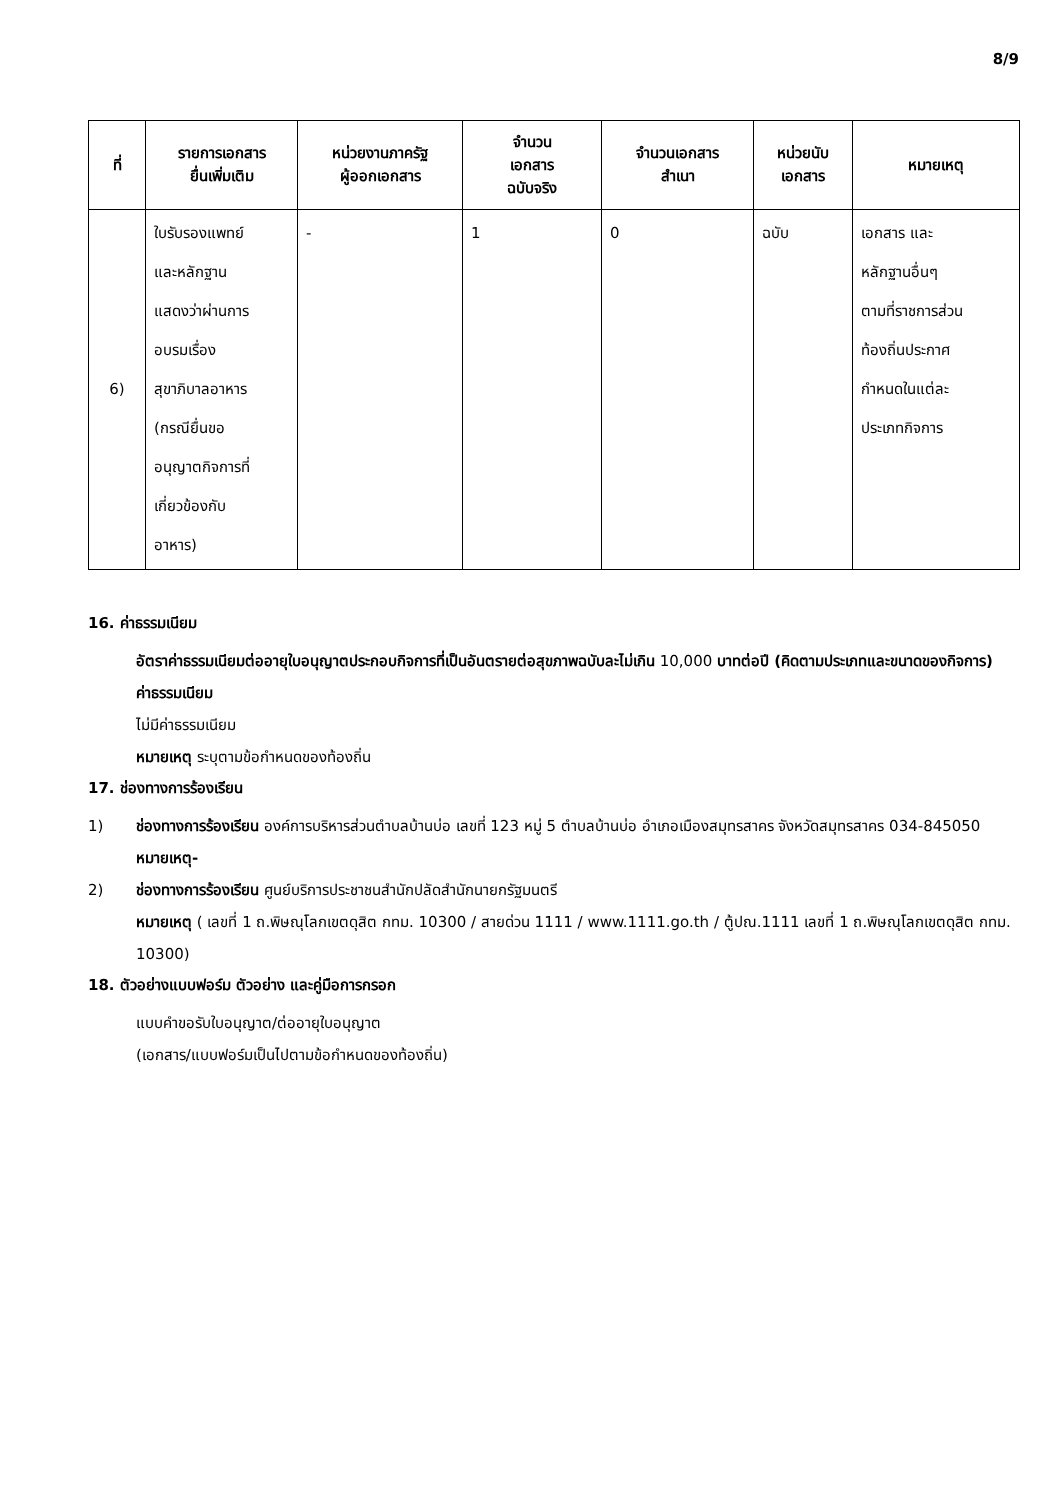8/9
| ที่ | รายการเอกสาร ยื่นเพิ่มเติม | หน่วยงานภาครัฐ ผู้ออกเอกสาร | จำนวน เอกสาร ฉบับจริง | จำนวนเอกสาร สำเนา | หน่วยนับ เอกสาร | หมายเหตุ |
| --- | --- | --- | --- | --- | --- | --- |
| 6) | ใบรับรองแพทย์ และหลักฐาน แสดงว่าผ่านการ อบรมเรื่อง สุขาภิบาลอาหาร (กรณียื่นขอ อนุญาตกิจการที่ เกี่ยวข้องกับ อาหาร) | - | 1 | 0 | ฉบับ | เอกสาร และ หลักฐานอื่นๆ ตามที่ราชการส่วน ท้องถิ่นประกาศ กำหนดในแต่ละ ประเภทกิจการ |
16. ค่าธรรมเนียม
อัตราค่าธรรมเนียมต่ออายุใบอนุญาตประกอบกิจการที่เป็นอันตรายต่อสุขภาพฉบับละไม่เกิน 10,000 บาทต่อปี (คิดตามประเภทและขนาดของกิจการ)
ค่าธรรมเนียม
ไม่มีค่าธรรมเนียม
หมายเหตุ ระบุตามข้อกำหนดของท้องถิ่น
17. ช่องทางการร้องเรียน
1) ช่องทางการร้องเรียน องค์การบริหารส่วนตำบลบ้านบ่อ เลขที่ 123 หมู่ 5 ตำบลบ้านบ่อ อำเภอเมืองสมุทรสาคร จังหวัดสมุทรสาคร 034-845050
หมายเหตุ-
2) ช่องทางการร้องเรียน ศูนย์บริการประชาชนสำนักปลัดสำนักนายกรัฐมนตรี
หมายเหตุ ( เลขที่ 1 ถ.พิษณุโลกเขตดุสิต กทม. 10300 / สายด่วน 1111 / www.1111.go.th / ตู้ปณ.1111 เลขที่ 1 ถ.พิษณุโลกเขตดุสิต กทม. 10300)
18. ตัวอย่างแบบฟอร์ม ตัวอย่าง และคู่มือการกรอก
แบบคำขอรับใบอนุญาต/ต่ออายุใบอนุญาต
(เอกสาร/แบบฟอร์มเป็นไปตามข้อกำหนดของท้องถิ่น)